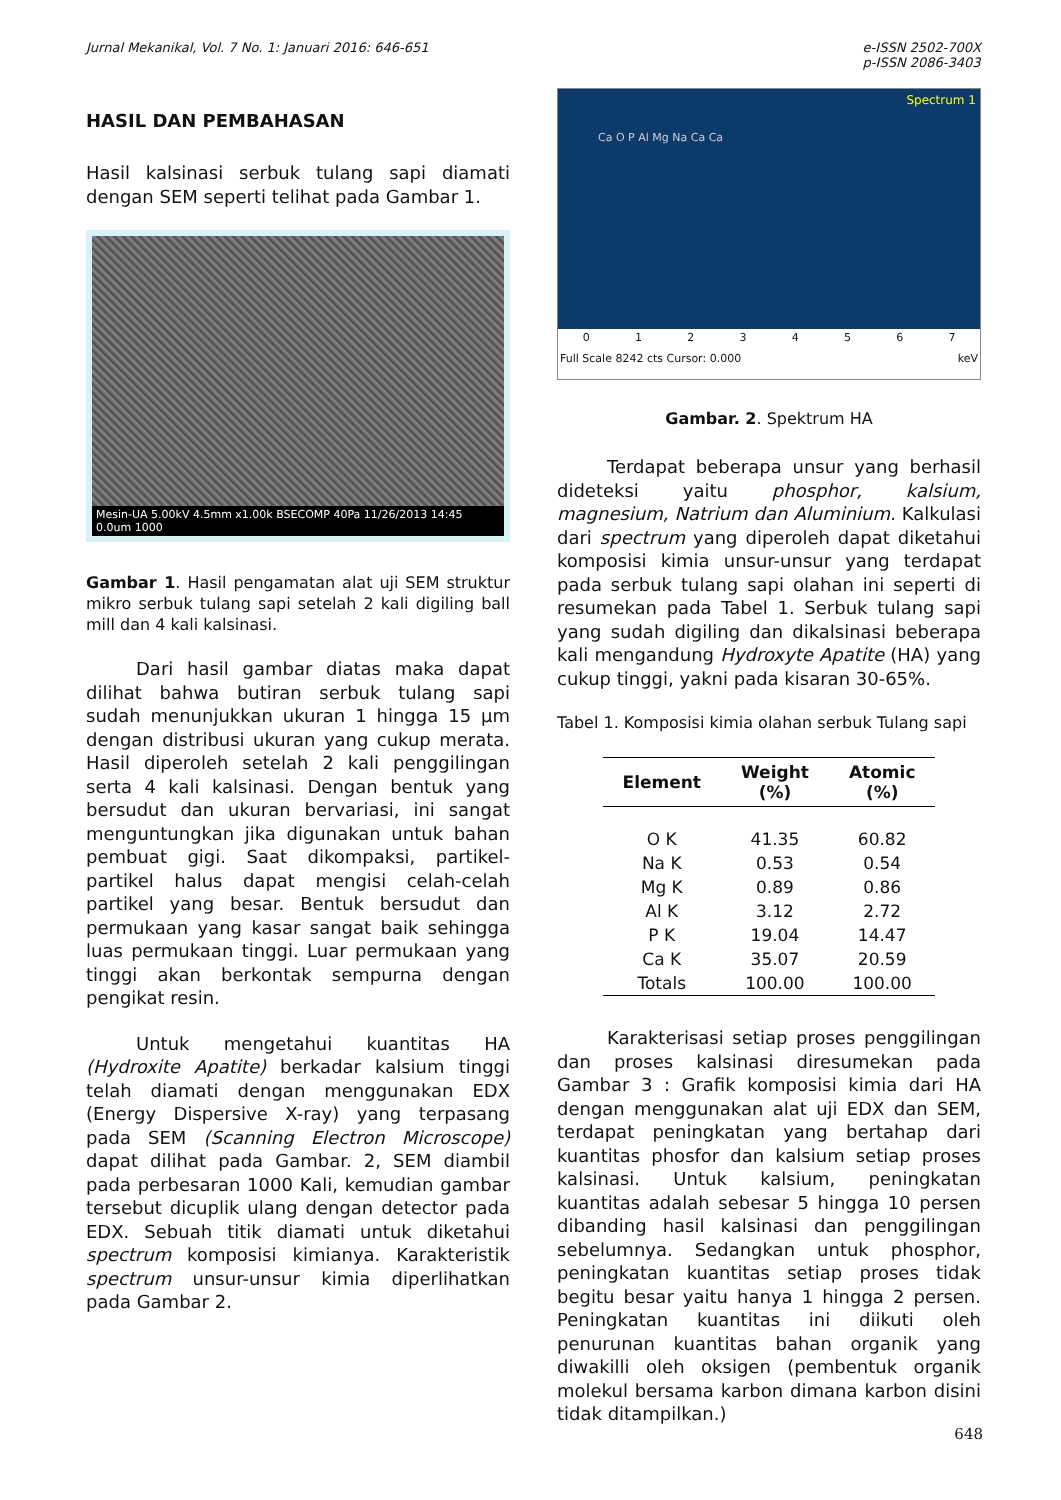Jurnal Mekanikal, Vol. 7 No. 1: Januari 2016: 646-651
e-ISSN 2502-700X
p-ISSN 2086-3403
HASIL DAN PEMBAHASAN
Hasil kalsinasi serbuk tulang sapi diamati dengan SEM seperti telihat pada Gambar 1.
Mesin-UA 5.00kV 4.5mm x1.00k BSECOMP 40Pa 11/26/2013 14:45 0.0um 1000
Gambar 1. Hasil pengamatan alat uji SEM struktur mikro serbuk tulang sapi setelah 2 kali digiling ball mill dan 4 kali kalsinasi.
Dari hasil gambar diatas maka dapat dilihat bahwa butiran serbuk tulang sapi sudah menunjukkan ukuran 1 hingga 15 µm dengan distribusi ukuran yang cukup merata. Hasil diperoleh setelah 2 kali penggilingan serta 4 kali kalsinasi. Dengan bentuk yang bersudut dan ukuran bervariasi, ini sangat menguntungkan jika digunakan untuk bahan pembuat gigi. Saat dikompaksi, partikel-partikel halus dapat mengisi celah-celah partikel yang besar. Bentuk bersudut dan permukaan yang kasar sangat baik sehingga luas permukaan tinggi. Luar permukaan yang tinggi akan berkontak sempurna dengan pengikat resin.
Untuk mengetahui kuantitas HA (Hydroxite Apatite) berkadar kalsium tinggi telah diamati dengan menggunakan EDX (Energy Dispersive X-ray) yang terpasang pada SEM (Scanning Electron Microscope) dapat dilihat pada Gambar. 2, SEM diambil pada perbesaran 1000 Kali, kemudian gambar tersebut dicuplik ulang dengan detector pada EDX. Sebuah titik diamati untuk diketahui spectrum komposisi kimianya. Karakteristik spectrum unsur-unsur kimia diperlihatkan pada Gambar 2.
Spectrum 1
Ca O P Al Mg Na Ca Ca
01234567
Full Scale 8242 cts Cursor: 0.000 keV
Gambar. 2. Spektrum HA
Terdapat beberapa unsur yang berhasil dideteksi yaitu phosphor, kalsium, magnesium, Natrium dan Aluminium. Kalkulasi dari spectrum yang diperoleh dapat diketahui komposisi kimia unsur-unsur yang terdapat pada serbuk tulang sapi olahan ini seperti di resumekan pada Tabel 1. Serbuk tulang sapi yang sudah digiling dan dikalsinasi beberapa kali mengandung Hydroxyte Apatite (HA) yang cukup tinggi, yakni pada kisaran 30-65%.
Tabel 1. Komposisi kimia olahan serbuk Tulang sapi
| Element | Weight (%) | Atomic (%) |
| --- | --- | --- |
| O K | 41.35 | 60.82 |
| Na K | 0.53 | 0.54 |
| Mg K | 0.89 | 0.86 |
| Al K | 3.12 | 2.72 |
| P K | 19.04 | 14.47 |
| Ca K | 35.07 | 20.59 |
| Totals | 100.00 | 100.00 |
Karakterisasi setiap proses penggilingan dan proses kalsinasi diresumekan pada Gambar 3 : Grafik komposisi kimia dari HA dengan menggunakan alat uji EDX dan SEM, terdapat peningkatan yang bertahap dari kuantitas phosfor dan kalsium setiap proses kalsinasi. Untuk kalsium, peningkatan kuantitas adalah sebesar 5 hingga 10 persen dibanding hasil kalsinasi dan penggilingan sebelumnya. Sedangkan untuk phosphor, peningkatan kuantitas setiap proses tidak begitu besar yaitu hanya 1 hingga 2 persen. Peningkatan kuantitas ini diikuti oleh penurunan kuantitas bahan organik yang diwakilli oleh oksigen (pembentuk organik molekul bersama karbon dimana karbon disini tidak ditampilkan.)
648